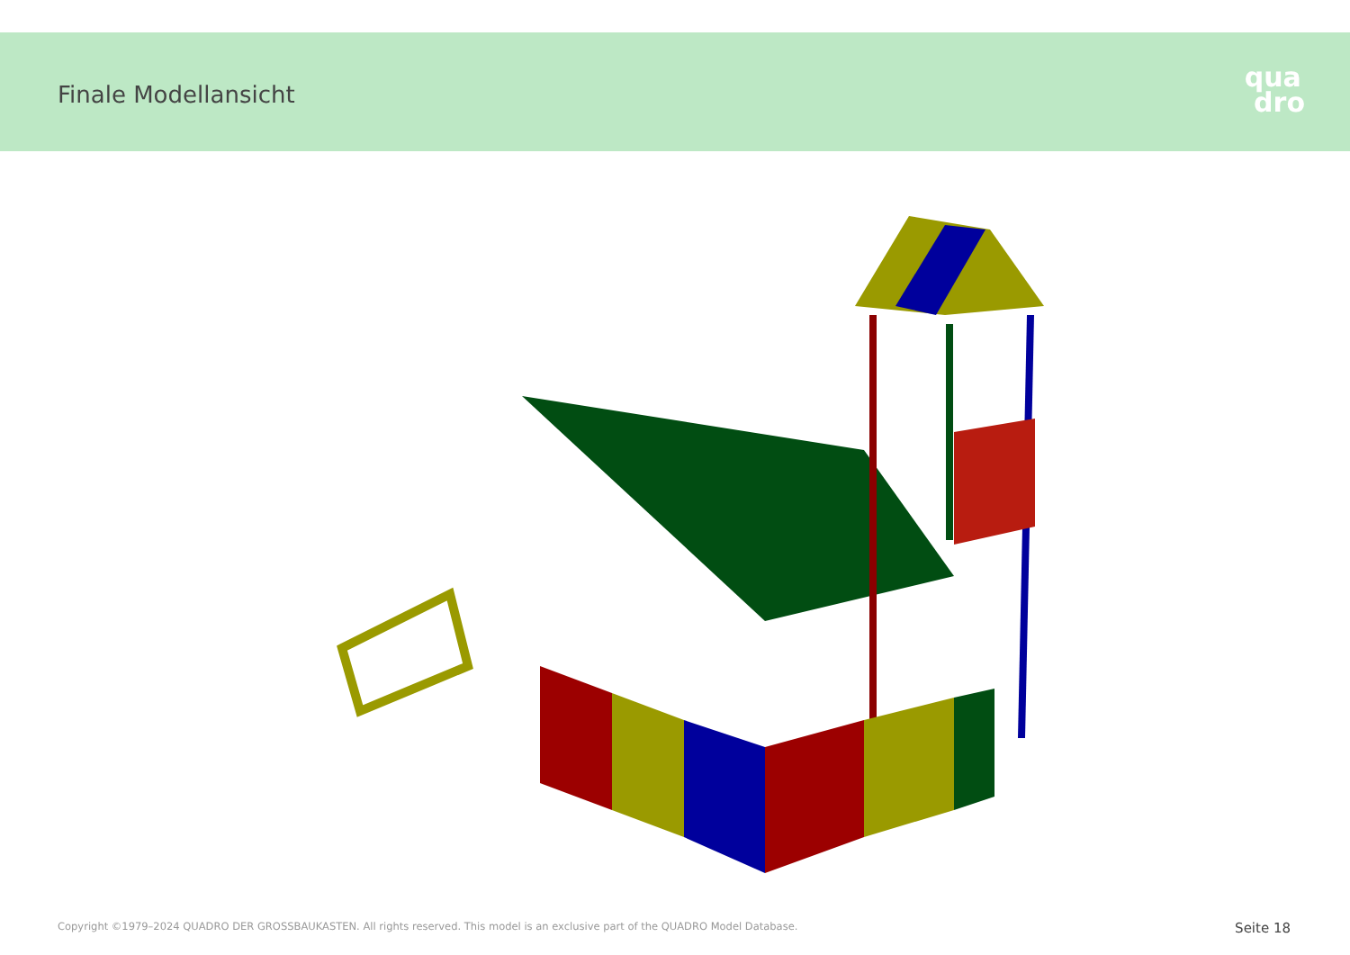Finale Modellansicht
qua
dro
Copyright ©1979–2024 QUADRO DER GROSSBAUKASTEN. All rights reserved. This model is an exclusive part of the QUADRO Model Database. Seite 18